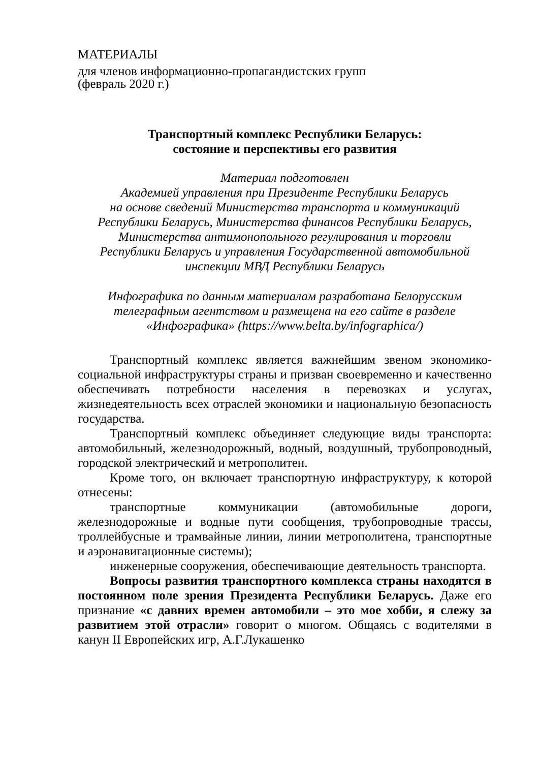МАТЕРИАЛЫ
для членов информационно-пропагандистских групп
(февраль 2020 г.)
Транспортный комплекс Республики Беларусь:
состояние и перспективы его развития
Материал подготовлен
Академией управления при Президенте Республики Беларусь
на основе сведений Министерства транспорта и коммуникаций
Республики Беларусь, Министерства финансов Республики Беларусь,
Министерства антимонопольного регулирования и торговли
Республики Беларусь и управления Государственной автомобильной
инспекции МВД Республики Беларусь
Инфографика по данным материалам разработана Белорусским
телеграфным агентством и размещена на его сайте в разделе
«Инфографика» (https://www.belta.by/infographica/)
Транспортный комплекс является важнейшим звеном экономико-социальной инфраструктуры страны и призван своевременно и качественно обеспечивать потребности населения в перевозках и услугах, жизнедеятельность всех отраслей экономики и национальную безопасность государства.
Транспортный комплекс объединяет следующие виды транспорта: автомобильный, железнодорожный, водный, воздушный, трубопроводный, городской электрический и метрополитен.
Кроме того, он включает транспортную инфраструктуру, к которой отнесены:
транспортные коммуникации (автомобильные дороги, железнодорожные и водные пути сообщения, трубопроводные трассы, троллейбусные и трамвайные линии, линии метрополитена, транспортные и аэронавигационные системы);
инженерные сооружения, обеспечивающие деятельность транспорта.
Вопросы развития транспортного комплекса страны находятся в постоянном поле зрения Президента Республики Беларусь. Даже его признание «с давних времен автомобили – это мое хобби, я слежу за развитием этой отрасли» говорит о многом. Общаясь с водителями в канун II Европейских игр, А.Г.Лукашенко